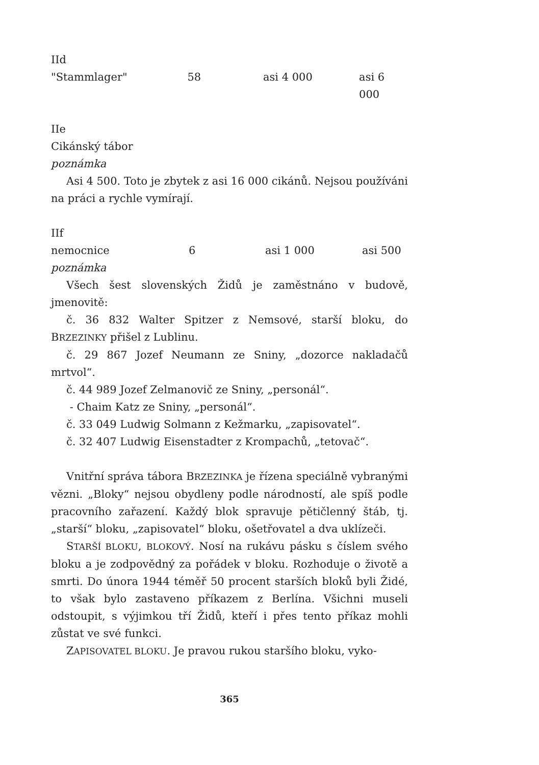IId
"Stammlager" 58 asi 4 000 asi 6 000
IIe
Cikánský tábor
poznámka
Asi 4 500. Toto je zbytek z asi 16 000 cikánů. Nejsou používáni na práci a rychle vymírají.
IIf
nemocnice 6 asi 1 000 asi 500
poznámka
Všech šest slovenských Židů je zaměstnáno v budově, jmenovitě:
č. 36 832 Walter Spitzer z Nemsové, starší bloku, do BRZEZINKY přišel z Lublinu.
č. 29 867 Jozef Neumann ze Sniny, „dozorce nakladačů mrtvol“.
č. 44 989 Jozef Zelmanovič ze Sniny, „personál“.
- Chaim Katz ze Sniny, „personál“.
č. 33 049 Ludwig Solmann z Kežmarku, „zapisovatel“.
č. 32 407 Ludwig Eisenstadter z Krompachů, „tetovač“.
Vnitřní správa tábora BRZEZINKA je řízena speciálně vybranými vězni. „Bloky“ nejsou obydleny podle národností, ale spíš podle pracovního zařazení. Každý blok spravuje pětičlenný štáb, tj. „starší“ bloku, „zapisovatel“ bloku, ošetřovatel a dva uklízeči.
STARŠÍ BLOKU, BLOKOVÝ. Nosí na rukávu pásku s číslem svého bloku a je zodpovědný za pořádek v bloku. Rozhoduje o životě a smrti. Do února 1944 téměř 50 procent starších bloků byli Židé, to však bylo zastaveno příkazem z Berlína. Všichni museli odstoupit, s výjimkou tří Židů, kteří i přes tento příkaz mohli zůstat ve své funkci.
ZAPISOVATEL BLOKU. Je pravou rukou staršího bloku, vyko-
365